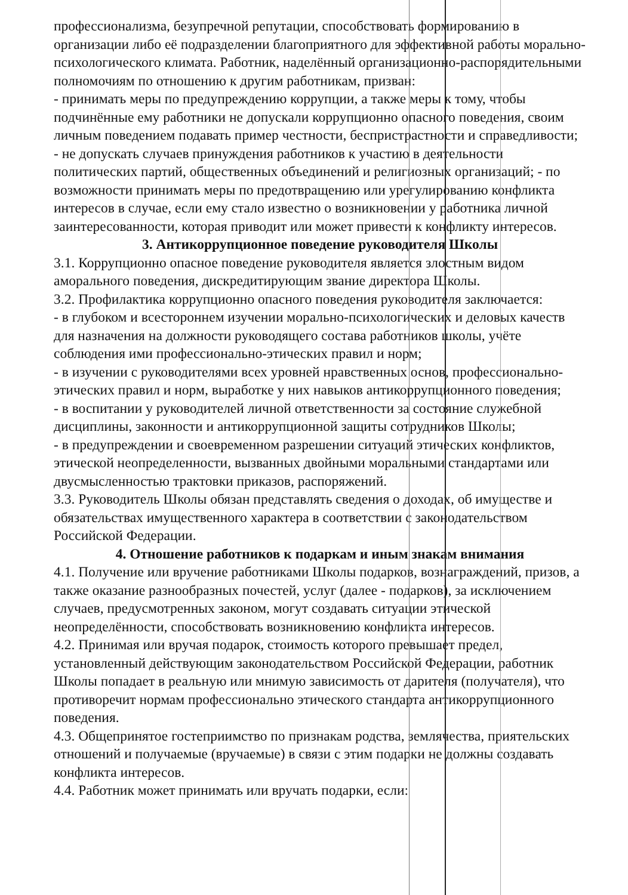профессионализма, безупречной репутации, способствовать формированию в организации либо её подразделении благоприятного для эффективной работы морально-психологического климата. Работник, наделённый организационно-распорядительными полномочиям по отношению к другим работникам, призван:
- принимать меры по предупреждению коррупции, а также меры к тому, чтобы подчинённые ему работники не допускали коррупционно опасного поведения, своим личным поведением подавать пример честности, беспристрастности и справедливости;
- не допускать случаев принуждения работников к участию в деятельности политических партий, общественных объединений и религиозных организаций; - по возможности принимать меры по предотвращению или урегулированию конфликта интересов в случае, если ему стало известно о возникновении у работника личной заинтересованности, которая приводит или может привести к конфликту интересов.
3. Антикоррупционное поведение руководителя Школы
3.1. Коррупционно опасное поведение руководителя является злостным видом аморального поведения, дискредитирующим звание директора Школы.
3.2. Профилактика коррупционно опасного поведения руководителя заключается:
- в глубоком и всестороннем изучении морально-психологических и деловых качеств для назначения на должности руководящего состава работников школы, учёте соблюдения ими профессионально-этических правил и норм;
- в изучении с руководителями всех уровней нравственных основ, профессионально-этических правил и норм, выработке у них навыков антикоррупционного поведения;
- в воспитании у руководителей личной ответственности за состояние служебной дисциплины, законности и антикоррупционной защиты сотрудников Школы;
- в предупреждении и своевременном разрешении ситуаций этических конфликтов, этической неопределенности, вызванных двойными моральными стандартами или двусмысленностью трактовки приказов, распоряжений.
3.3. Руководитель Школы обязан представлять сведения о доходах, об имуществе и обязательствах имущественного характера в соответствии с законодательством Российской Федерации.
4. Отношение работников к подаркам и иным знакам внимания
4.1. Получение или вручение работниками Школы подарков, вознаграждений, призов, а также оказание разнообразных почестей, услуг (далее - подарков), за исключением случаев, предусмотренных законом, могут создавать ситуации этической неопределённости, способствовать возникновению конфликта интересов.
4.2. Принимая или вручая подарок, стоимость которого превышает предел, установленный действующим законодательством Российской Федерации, работник Школы попадает в реальную или мнимую зависимость от дарителя (получателя), что противоречит нормам профессионально этического стандарта антикоррупционного поведения.
4.3. Общепринятое гостеприимство по признакам родства, землячества, приятельских отношений и получаемые (вручаемые) в связи с этим подарки не должны создавать конфликта интересов.
4.4. Работник может принимать или вручать подарки, если: